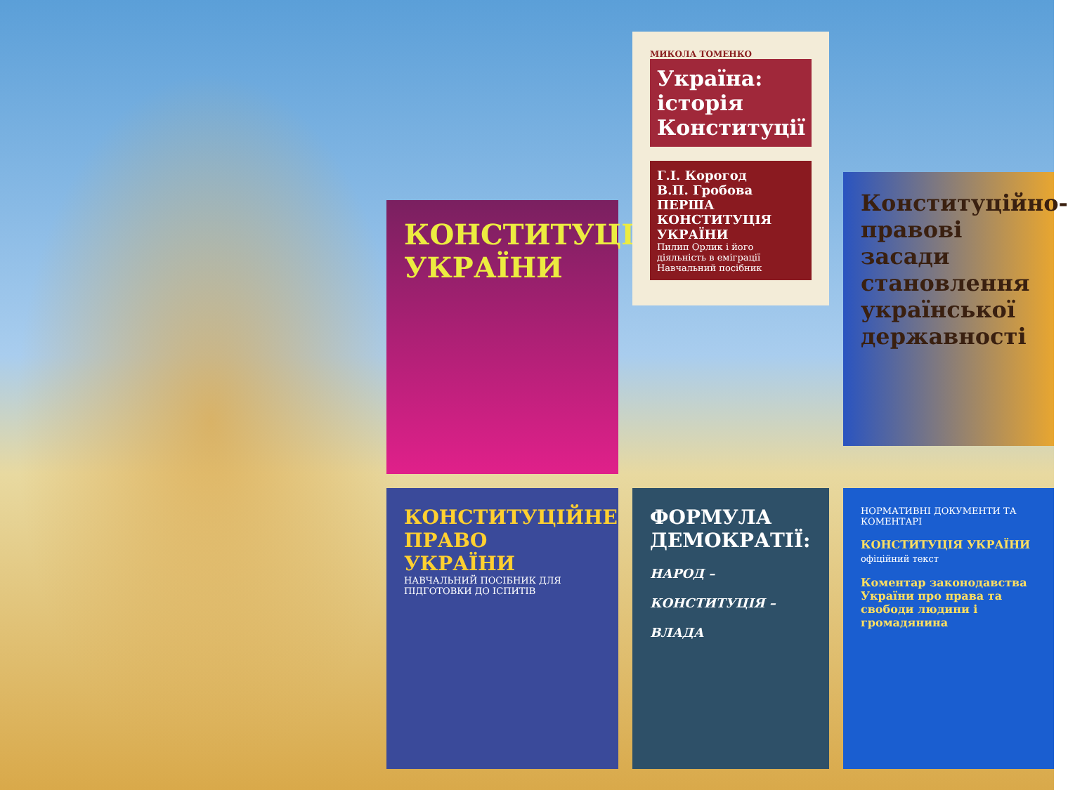КОНСТИТУЦІЯ УКРАЇНИ
МИКОЛА ТОМЕНКО
Україна: історія Конституції
Г.І. Корогод
В.П. Гробова
ПЕРША КОНСТИТУЦІЯ УКРАЇНИ
Пилип Орлик і його діяльність в еміграції
Навчальний посібник
Конституційно-правові засади становлення української державності
КОНСТИТУЦІЙНЕ ПРАВО УКРАЇНИ
НАВЧАЛЬНИЙ ПОСІБНИК ДЛЯ ПІДГОТОВКИ ДО ІСПИТІВ
ФОРМУЛА ДЕМОКРАТІЇ:
НАРОД –
КОНСТИТУЦІЯ –
ВЛАДА
НОРМАТИВНІ ДОКУМЕНТИ ТА КОМЕНТАРІ
КОНСТИТУЦІЯ УКРАЇНИ
офіційний текст
Коментар законодавства України про права та свободи людини і громадянина